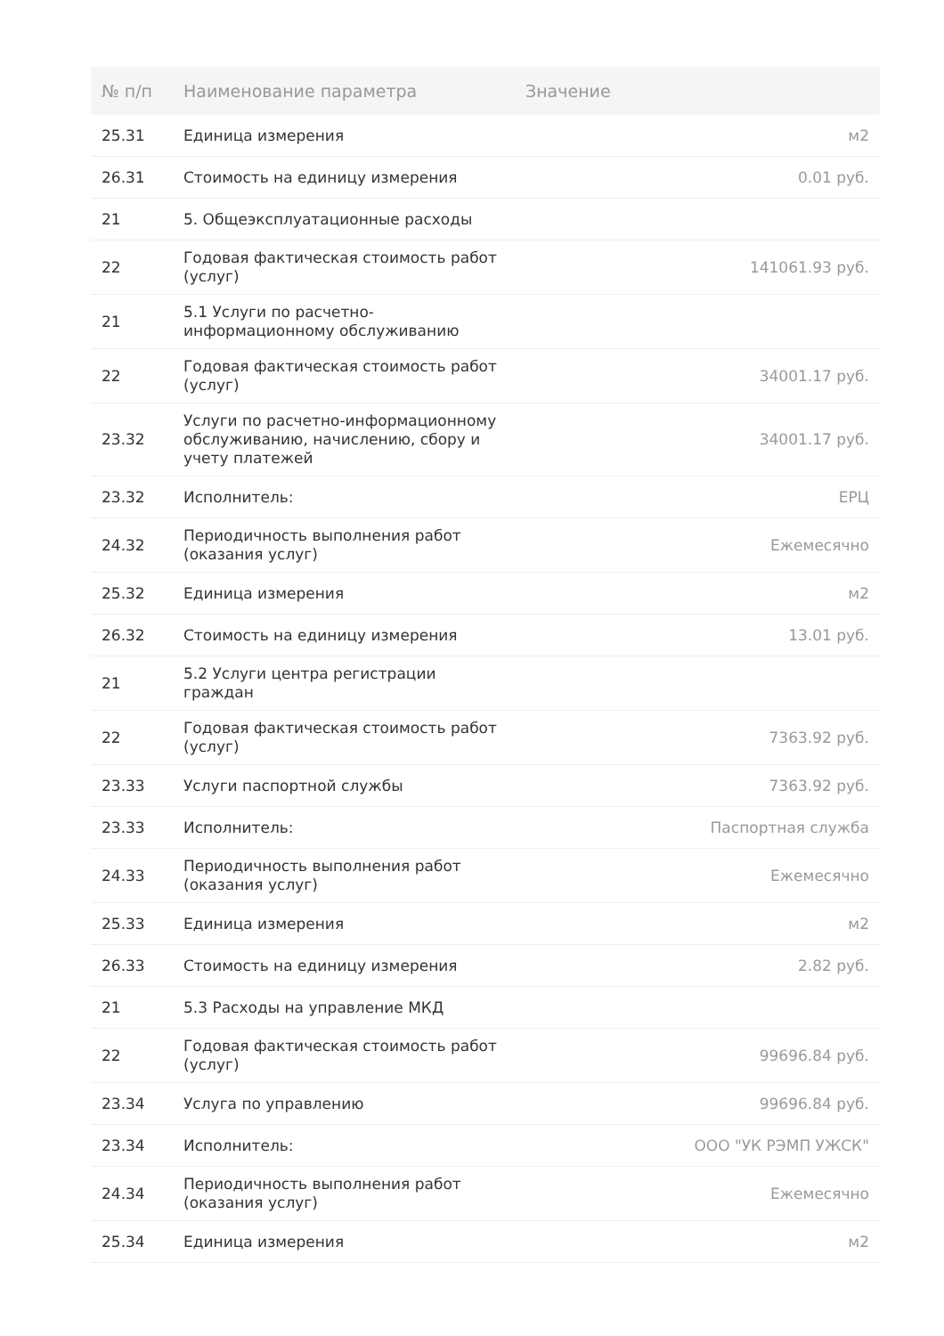| № п/п | Наименование параметра | Значение |
| --- | --- | --- |
| 25.31 | Единица измерения | м2 |
| 26.31 | Стоимость на единицу измерения | 0.01 руб. |
| 21 | 5. Общеэксплуатационные расходы | |
| 22 | Годовая фактическая стоимость работ (услуг) | 141061.93 руб. |
| 21 | 5.1 Услуги по расчетно-информационному обслуживанию | |
| 22 | Годовая фактическая стоимость работ (услуг) | 34001.17 руб. |
| 23.32 | Услуги по расчетно-информационному обслуживанию, начислению, сбору и учету платежей | 34001.17 руб. |
| 23.32 | Исполнитель: | ЕРЦ |
| 24.32 | Периодичность выполнения работ (оказания услуг) | Ежемесячно |
| 25.32 | Единица измерения | м2 |
| 26.32 | Стоимость на единицу измерения | 13.01 руб. |
| 21 | 5.2 Услуги центра регистрации граждан | |
| 22 | Годовая фактическая стоимость работ (услуг) | 7363.92 руб. |
| 23.33 | Услуги паспортной службы | 7363.92 руб. |
| 23.33 | Исполнитель: | Паспортная служба |
| 24.33 | Периодичность выполнения работ (оказания услуг) | Ежемесячно |
| 25.33 | Единица измерения | м2 |
| 26.33 | Стоимость на единицу измерения | 2.82 руб. |
| 21 | 5.3 Расходы на управление МКД | |
| 22 | Годовая фактическая стоимость работ (услуг) | 99696.84 руб. |
| 23.34 | Услуга по управлению | 99696.84 руб. |
| 23.34 | Исполнитель: | ООО "УК РЭМП УЖСК" |
| 24.34 | Периодичность выполнения работ (оказания услуг) | Ежемесячно |
| 25.34 | Единица измерения | м2 |